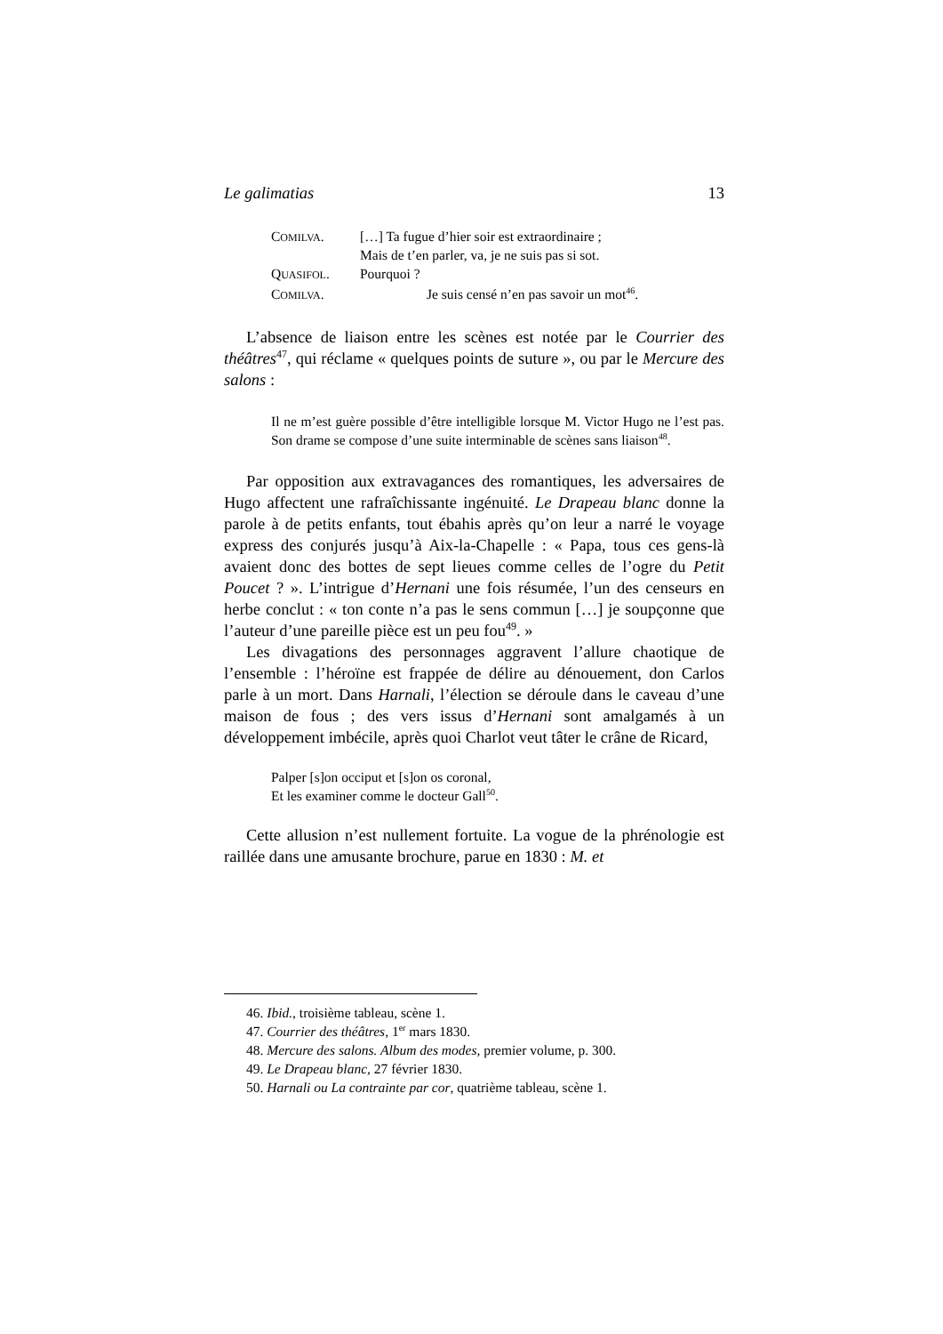Le galimatias 13
| C OMILVA . | […] Ta fugue d’hier soir est extraordinaire ; Mais de t’en parler, va, je ne suis pas si sot. |
| Q UASIFOL . | Pourquoi ? |
| C OMILVA . | Je suis censé n’en pas savoir un mot<sup>46</sup>. |
L’absence de liaison entre les scènes est notée par le Courrier des théâtres<sup>47</sup>, qui réclame « quelques points de suture », ou par le Mercure des salons :
Il ne m’est guère possible d’être intelligible lorsque M. Victor Hugo ne l’est pas. Son drame se compose d’une suite interminable de scènes sans liaison<sup>48</sup>.
Par opposition aux extravagances des romantiques, les adversaires de Hugo affectent une rafraîchissante ingénuité. Le Drapeau blanc donne la parole à de petits enfants, tout ébahis après qu’on leur a narré le voyage express des conjurés jusqu’à Aix-la-Chapelle : « Papa, tous ces gens-là avaient donc des bottes de sept lieues comme celles de l’ogre du Petit Poucet ? ». L’intrigue d’Hernani une fois résumée, l’un des censeurs en herbe conclut : « ton conte n’a pas le sens commun […] je soupçonne que l’auteur d’une pareille pièce est un peu fou<sup>49</sup>. »
Les divagations des personnages aggravent l’allure chaotique de l’ensemble : l’héroïne est frappée de délire au dénouement, don Carlos parle à un mort. Dans Harnali, l’élection se déroule dans le caveau d’une maison de fous ; des vers issus d’Hernani sont amalgamés à un développement imbécile, après quoi Charlot veut tâter le crâne de Ricard,
Palper [s]on occiput et [s]on os coronal,
Et les examiner comme le docteur Gall<sup>50</sup>.
Cette allusion n’est nullement fortuite. La vogue de la phrénologie est raillée dans une amusante brochure, parue en 1830 : M. et
46. Ibid., troisième tableau, scène 1.
47. Courrier des théâtres, 1<sup>er</sup> mars 1830.
48. Mercure des salons. Album des modes, premier volume, p. 300.
49. Le Drapeau blanc, 27 février 1830.
50. Harnali ou La contrainte par cor, quatrième tableau, scène 1.